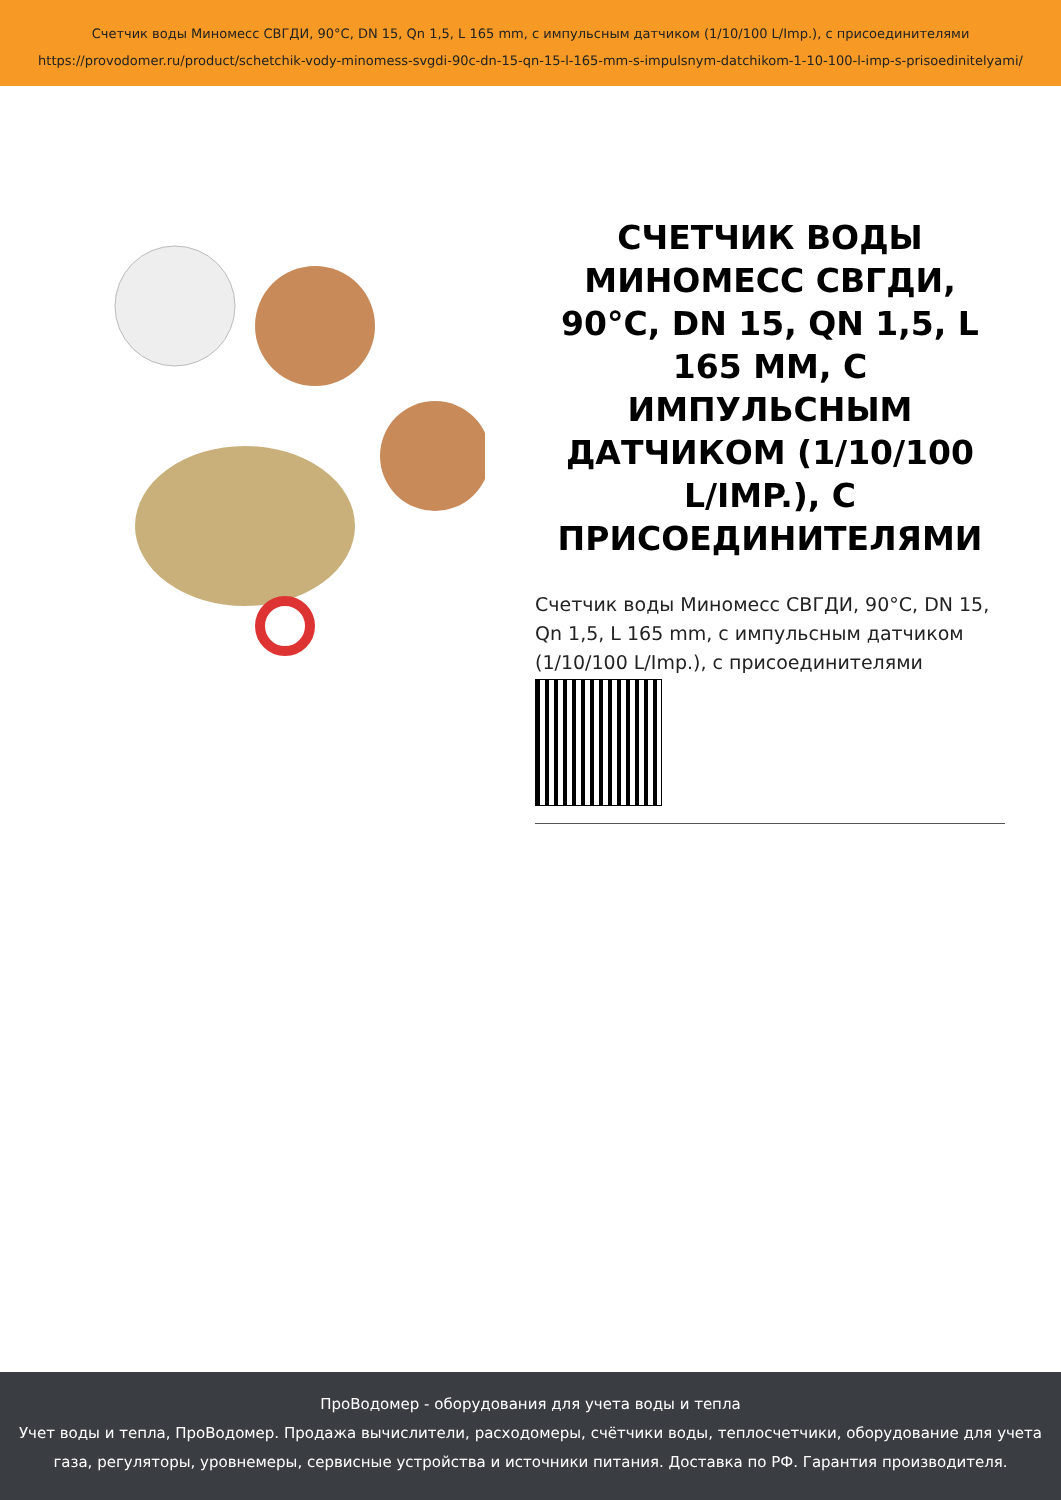Счетчик воды Миномесс СВГДИ, 90°C, DN 15, Qn 1,5, L 165 mm, с импульсным датчиком (1/10/100 L/Imp.), с присоединителями
https://provodomer.ru/product/schetchik-vody-minomess-svgdi-90c-dn-15-qn-15-l-165-mm-s-impulsnym-datchikom-1-10-100-l-imp-s-prisoedinitelyami/
СЧЕТЧИК ВОДЫ МИНОМЕСС СВГДИ, 90°C, DN 15, QN 1,5, L 165 MM, С ИМПУЛЬСНЫМ ДАТЧИКОМ (1/10/100 L/IMP.), С ПРИСОЕДИНИТЕЛЯМИ
Счетчик воды Миномесс СВГДИ, 90°C, DN 15, Qn 1,5, L 165 mm, с импульсным датчиком (1/10/100 L/Imp.), с присоединителями
ПроВодомер - оборудования для учета воды и тепла
Учет воды и тепла, ПроВодомер. Продажа вычислители, расходомеры, счётчики воды, теплосчетчики, оборудование для учета газа, регуляторы, уровнемеры, сервисные устройства и источники питания. Доставка по РФ. Гарантия производителя.